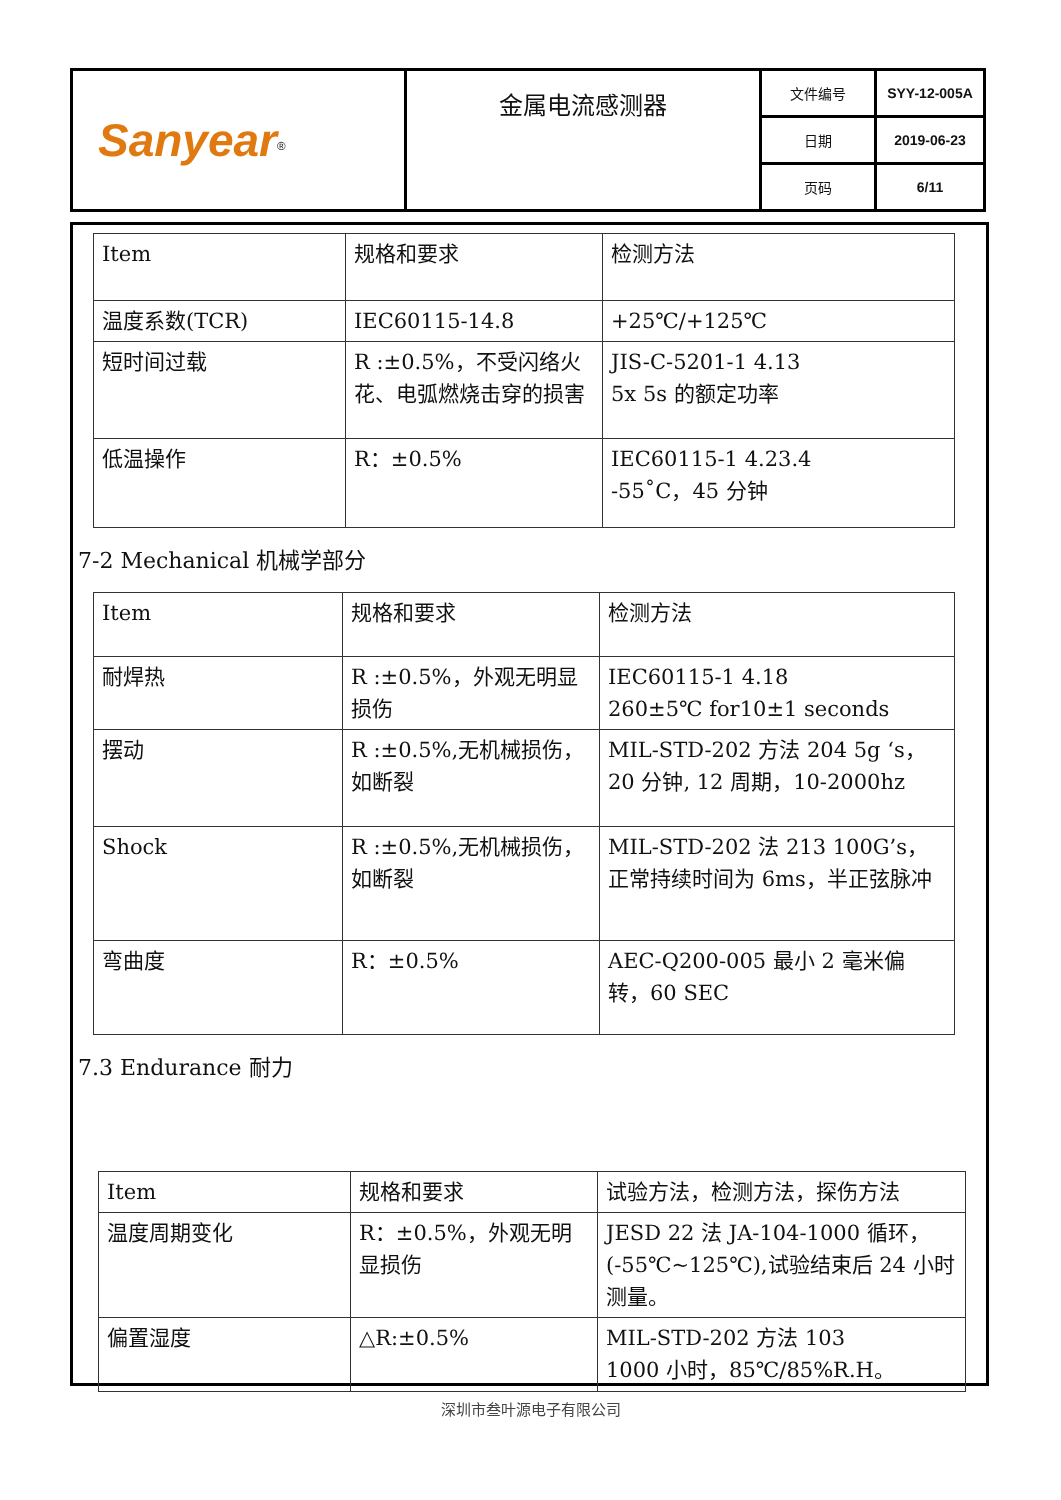| Sanyear<sup>®</sup> | 金属电流感测器 | 文件编号 | SYY-12-005A |
| | | 日期 | 2019-06-23 |
| | | 页码 | 6/11 |
| Item | 规格和要求 | 检测方法 |
| 温度系数(TCR) | IEC60115-14.8 | +25℃/+125℃ |
| 短时间过载 | R :±0.5%，不受闪络火花、电弧燃烧击穿的损害 | JIS-C-5201-1 4.13 5x 5s 的额定功率 |
| 低温操作 | R：±0.5% | IEC60115-1 4.23.4 -55˚C，45 分钟 |
7-2 Mechanical 机械学部分
| Item | 规格和要求 | 检测方法 |
| 耐焊热 | R :±0.5%，外观无明显损伤 | IEC60115-1 4.18 260±5℃ for10±1 seconds |
| 摆动 | R :±0.5%,无机械损伤，如断裂 | MIL-STD-202 方法 204 5g ‘s，20 分钟, 12 周期，10-2000hz |
| Shock | R :±0.5%,无机械损伤，如断裂 | MIL-STD-202 法 213 100G’s，正常持续时间为 6ms，半正弦脉冲 |
| 弯曲度 | R：±0.5% | AEC-Q200-005 最小 2 毫米偏转，60 SEC |
7.3 Endurance 耐力
| Item | 规格和要求 | 试验方法，检测方法，探伤方法 |
| 温度周期变化 | R：±0.5%，外观无明显损伤 | JESD 22 法 JA-104-1000 循环，(-55℃~125℃),试验结束后 24 小时测量。 |
| 偏置湿度 | △R:±0.5% | MIL-STD-202 方法 103 1000 小时，85℃/85%R.H。 |
深圳市叁叶源电子有限公司